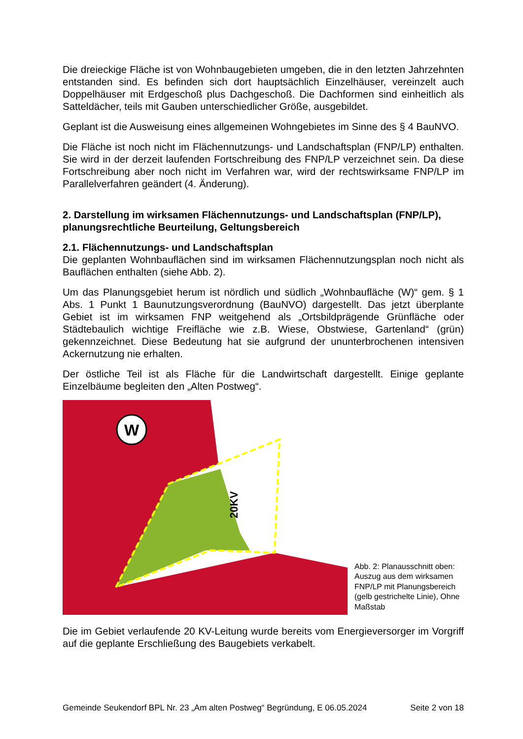Die dreieckige Fläche ist von Wohnbaugebieten umgeben, die in den letzten Jahrzehnten entstanden sind. Es befinden sich dort hauptsächlich Einzelhäuser, vereinzelt auch Doppelhäuser mit Erdgeschoß plus Dachgeschoß. Die Dachformen sind einheitlich als Satteldächer, teils mit Gauben unterschiedlicher Größe, ausgebildet.
Geplant ist die Ausweisung eines allgemeinen Wohngebietes im Sinne des § 4 BauNVO.
Die Fläche ist noch nicht im Flächennutzungs- und Landschaftsplan (FNP/LP) enthalten. Sie wird in der derzeit laufenden Fortschreibung des FNP/LP verzeichnet sein. Da diese Fortschreibung aber noch nicht im Verfahren war, wird der rechtswirksame FNP/LP im Parallelverfahren geändert (4. Änderung).
2. Darstellung im wirksamen Flächennutzungs- und Landschaftsplan (FNP/LP), planungsrechtliche Beurteilung, Geltungsbereich
2.1. Flächennutzungs- und Landschaftsplan
Die geplanten Wohnbauflächen sind im wirksamen Flächennutzungsplan noch nicht als Bauflächen enthalten (siehe Abb. 2).
Um das Planungsgebiet herum ist nördlich und südlich „Wohnbaufläche (W)“ gem. § 1 Abs. 1 Punkt 1 Baunutzungsverordnung (BauNVO) dargestellt. Das jetzt überplante Gebiet ist im wirksamen FNP weitgehend als „Ortsbildprägende Grünfläche oder Städtebaulich wichtige Freifläche wie z.B. Wiese, Obstwiese, Gartenland“ (grün) gekennzeichnet. Diese Bedeutung hat sie aufgrund der ununterbrochenen intensiven Ackernutzung nie erhalten.
Der östliche Teil ist als Fläche für die Landwirtschaft dargestellt. Einige geplante Einzelbäume begleiten den „Alten Postweg“.
W
20KV
Abb. 2: Planausschnitt oben: Auszug aus dem wirksamen FNP/LP mit Planungsbereich (gelb gestrichelte Linie), Ohne Maßstab
Die im Gebiet verlaufende 20 KV-Leitung wurde bereits vom Energieversorger im Vorgriff auf die geplante Erschließung des Baugebiets verkabelt.
Gemeinde Seukendorf BPL Nr. 23 „Am alten Postweg“ Begründung, E 06.05.2024 Seite 2 von 18